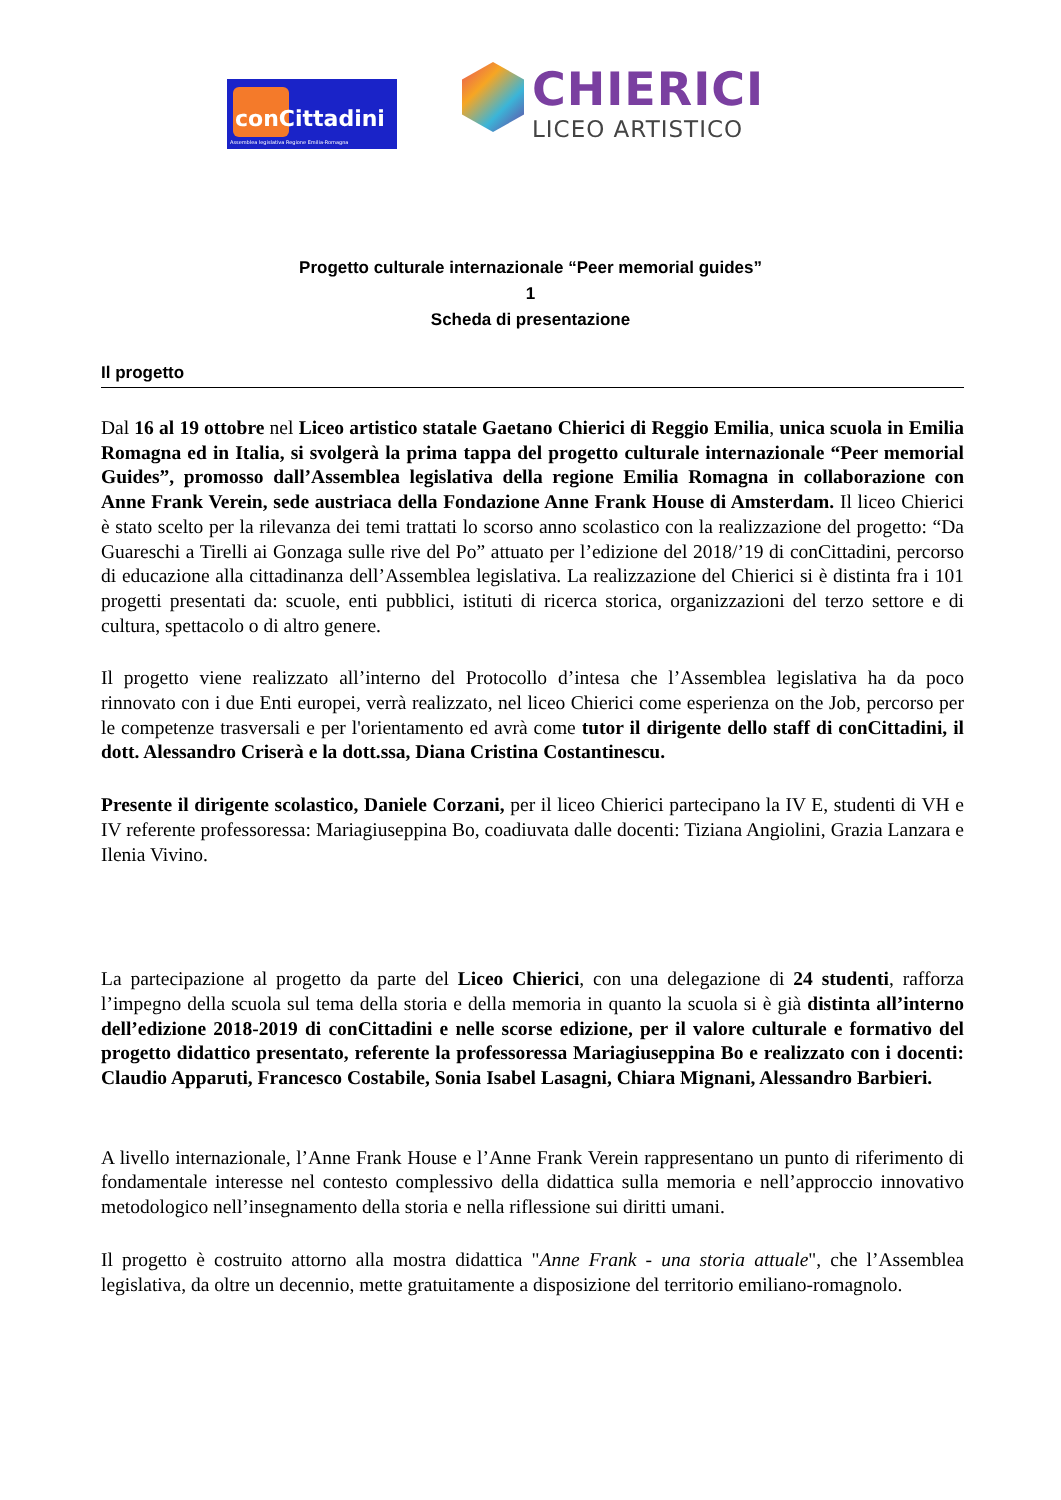conCittadini
Assemblea legislativa Regione Emilia-Romagna
CHIERICI
LICEO ARTISTICO
Progetto culturale internazionale “Peer memorial guides”
1
Scheda di presentazione
Il progetto
Dal 16 al 19 ottobre nel Liceo artistico statale Gaetano Chierici di Reggio Emilia, unica scuola in Emilia Romagna ed in Italia, si svolgerà la prima tappa del progetto culturale internazionale “Peer memorial Guides”, promosso dall’Assemblea legislativa della regione Emilia Romagna in collaborazione con Anne Frank Verein, sede austriaca della Fondazione Anne Frank House di Amsterdam. Il liceo Chierici è stato scelto per la rilevanza dei temi trattati lo scorso anno scolastico con la realizzazione del progetto: “Da Guareschi a Tirelli ai Gonzaga sulle rive del Po” attuato per l’edizione del 2018/’19 di conCittadini, percorso di educazione alla cittadinanza dell’Assemblea legislativa. La realizzazione del Chierici si è distinta fra i 101 progetti presentati da: scuole, enti pubblici, istituti di ricerca storica, organizzazioni del terzo settore e di cultura, spettacolo o di altro genere.
Il progetto viene realizzato all’interno del Protocollo d’intesa che l’Assemblea legislativa ha da poco rinnovato con i due Enti europei, verrà realizzato, nel liceo Chierici come esperienza on the Job, percorso per le competenze trasversali e per l'orientamento ed avrà come tutor il dirigente dello staff di conCittadini, il dott. Alessandro Criserà e la dott.ssa, Diana Cristina Costantinescu.
Presente il dirigente scolastico, Daniele Corzani, per il liceo Chierici partecipano la IV E, studenti di VH e IV referente professoressa: Mariagiuseppina Bo, coadiuvata dalle docenti: Tiziana Angiolini, Grazia Lanzara e Ilenia Vivino.
La partecipazione al progetto da parte del Liceo Chierici, con una delegazione di 24 studenti, rafforza l’impegno della scuola sul tema della storia e della memoria in quanto la scuola si è già distinta all’interno dell’edizione 2018-2019 di conCittadini e nelle scorse edizione, per il valore culturale e formativo del progetto didattico presentato, referente la professoressa Mariagiuseppina Bo e realizzato con i docenti: Claudio Apparuti, Francesco Costabile, Sonia Isabel Lasagni, Chiara Mignani, Alessandro Barbieri.
A livello internazionale, l’Anne Frank House e l’Anne Frank Verein rappresentano un punto di riferimento di fondamentale interesse nel contesto complessivo della didattica sulla memoria e nell’approccio innovativo metodologico nell’insegnamento della storia e nella riflessione sui diritti umani.
Il progetto è costruito attorno alla mostra didattica "Anne Frank - una storia attuale", che l’Assemblea legislativa, da oltre un decennio, mette gratuitamente a disposizione del territorio emiliano-romagnolo.